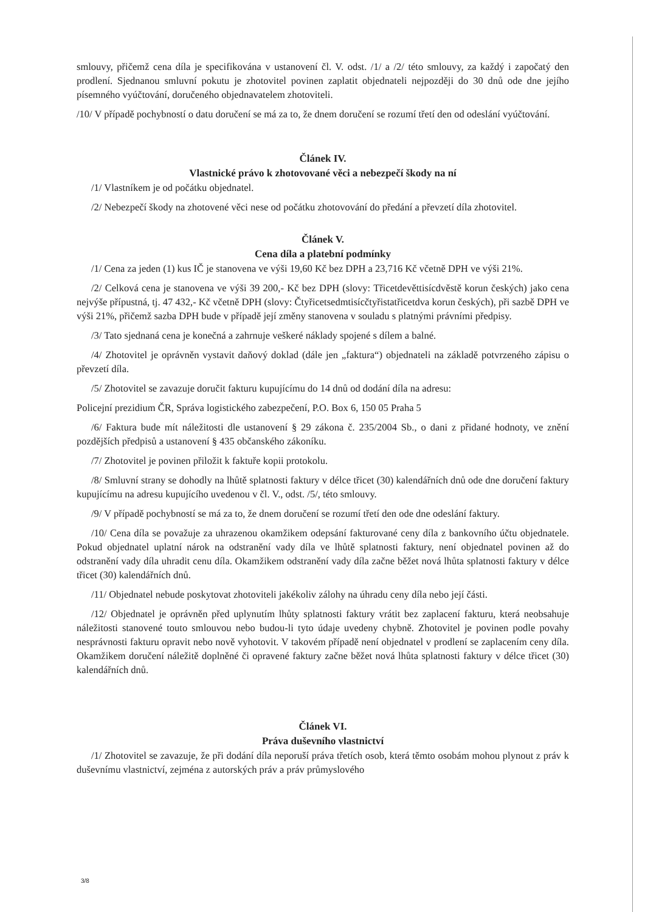smlouvy, přičemž cena díla je specifikována v ustanovení čl. V. odst. /1/ a /2/ této smlouvy, za každý i započatý den prodlení. Sjednanou smluvní pokutu je zhotovitel povinen zaplatit objednateli nejpozději do 30 dnů ode dne jejího písemného vyúčtování, doručeného objednavatelem zhotoviteli.
/10/ V případě pochybností o datu doručení se má za to, že dnem doručení se rozumí třetí den od odeslání vyúčtování.
Článek IV.
Vlastnické právo k zhotovované věci a nebezpečí škody na ní
/1/ Vlastníkem je od počátku objednatel.
/2/ Nebezpečí škody na zhotovené věci nese od počátku zhotovování do předání a převzetí díla zhotovitel.
Článek V.
Cena díla a platební podmínky
/1/ Cena za jeden (1) kus IČ je stanovena ve výši 19,60 Kč bez DPH a 23,716 Kč včetně DPH ve výši 21%.
/2/ Celková cena je stanovena ve výši 39 200,- Kč bez DPH (slovy: Třicetdevěttisícdvěstě korun českých) jako cena nejvýše přípustná, tj. 47 432,- Kč včetně DPH (slovy: Čtyřicetsedmtisícčtyřistatřicetdva korun českých), při sazbě DPH ve výši 21%, přičemž sazba DPH bude v případě její změny stanovena v souladu s platnými právními předpisy.
/3/ Tato sjednaná cena je konečná a zahrnuje veškeré náklady spojené s dílem a balné.
/4/ Zhotovitel je oprávněn vystavit daňový doklad (dále jen „faktura“) objednateli na základě potvrzeného zápisu o převzetí díla.
/5/ Zhotovitel se zavazuje doručit fakturu kupujícímu do 14 dnů od dodání díla na adresu:
Policejní prezidium ČR, Správa logistického zabezpečení, P.O. Box 6, 150 05 Praha 5
/6/ Faktura bude mít náležitosti dle ustanovení § 29 zákona č. 235/2004 Sb., o dani z přidané hodnoty, ve znění pozdějších předpisů a ustanovení § 435 občanského zákoníku.
/7/ Zhotovitel je povinen přiložit k faktuře kopii protokolu.
/8/ Smluvní strany se dohodly na lhůtě splatnosti faktury v délce třicet (30) kalendářních dnů ode dne doručení faktury kupujícímu na adresu kupujícího uvedenou v čl. V., odst. /5/, této smlouvy.
/9/ V případě pochybností se má za to, že dnem doručení se rozumí třetí den ode dne odeslání faktury.
/10/ Cena díla se považuje za uhrazenou okamžikem odepsání fakturované ceny díla z bankovního účtu objednatele. Pokud objednatel uplatní nárok na odstranění vady díla ve lhůtě splatnosti faktury, není objednatel povinen až do odstranění vady díla uhradit cenu díla. Okamžikem odstranění vady díla začne běžet nová lhůta splatnosti faktury v délce třicet (30) kalendářních dnů.
/11/ Objednatel nebude poskytovat zhotoviteli jakékoliv zálohy na úhradu ceny díla nebo její části.
/12/ Objednatel je oprávněn před uplynutím lhůty splatnosti faktury vrátit bez zaplacení fakturu, která neobsahuje náležitosti stanovené touto smlouvou nebo budou-li tyto údaje uvedeny chybně. Zhotovitel je povinen podle povahy nesprávnosti fakturu opravit nebo nově vyhotovit. V takovém případě není objednatel v prodlení se zaplacením ceny díla. Okamžikem doručení náležitě doplněné či opravené faktury začne běžet nová lhůta splatnosti faktury v délce třicet (30) kalendářních dnů.
Článek VI.
Práva duševního vlastnictví
/1/ Zhotovitel se zavazuje, že při dodání díla neporuší práva třetích osob, která těmto osobám mohou plynout z práv k duševnímu vlastnictví, zejména z autorských práv a práv průmyslového
3/8